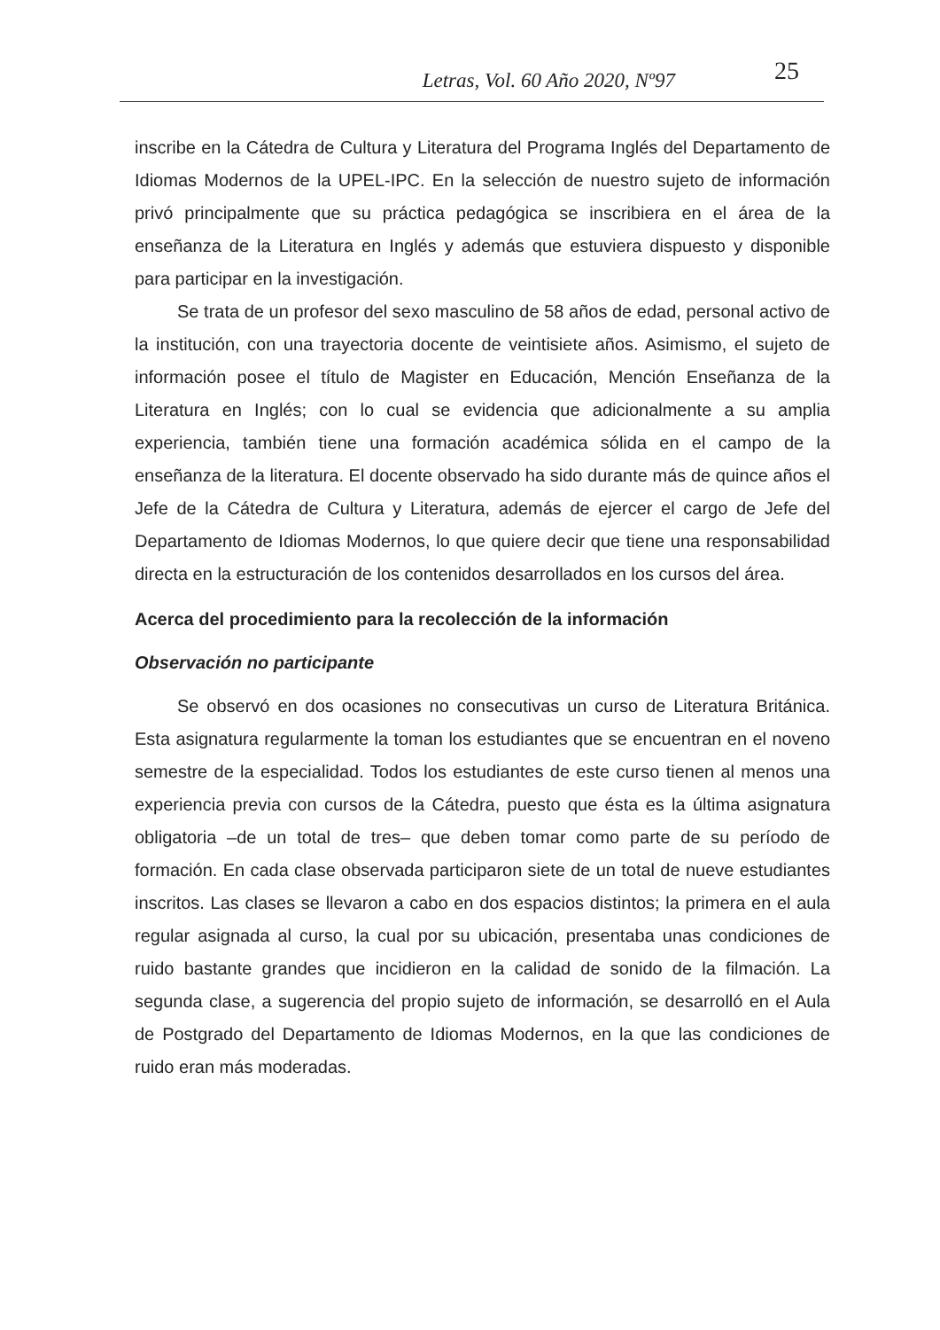Letras, Vol. 60 Año 2020, Nº97 25
inscribe en la Cátedra de Cultura y Literatura del Programa Inglés del Departamento de Idiomas Modernos de la UPEL-IPC. En la selección de nuestro sujeto de información privó principalmente que su práctica pedagógica se inscribiera en el área de la enseñanza de la Literatura en Inglés y además que estuviera dispuesto y disponible para participar en la investigación.
Se trata de un profesor del sexo masculino de 58 años de edad, personal activo de la institución, con una trayectoria docente de veintisiete años. Asimismo, el sujeto de información posee el título de Magister en Educación, Mención Enseñanza de la Literatura en Inglés; con lo cual se evidencia que adicionalmente a su amplia experiencia, también tiene una formación académica sólida en el campo de la enseñanza de la literatura. El docente observado ha sido durante más de quince años el Jefe de la Cátedra de Cultura y Literatura, además de ejercer el cargo de Jefe del Departamento de Idiomas Modernos, lo que quiere decir que tiene una responsabilidad directa en la estructuración de los contenidos desarrollados en los cursos del área.
Acerca del procedimiento para la recolección de la información
Observación no participante
Se observó en dos ocasiones no consecutivas un curso de Literatura Británica. Esta asignatura regularmente la toman los estudiantes que se encuentran en el noveno semestre de la especialidad. Todos los estudiantes de este curso tienen al menos una experiencia previa con cursos de la Cátedra, puesto que ésta es la última asignatura obligatoria –de un total de tres– que deben tomar como parte de su período de formación. En cada clase observada participaron siete de un total de nueve estudiantes inscritos. Las clases se llevaron a cabo en dos espacios distintos; la primera en el aula regular asignada al curso, la cual por su ubicación, presentaba unas condiciones de ruido bastante grandes que incidieron en la calidad de sonido de la filmación. La segunda clase, a sugerencia del propio sujeto de información, se desarrolló en el Aula de Postgrado del Departamento de Idiomas Modernos, en la que las condiciones de ruido eran más moderadas.